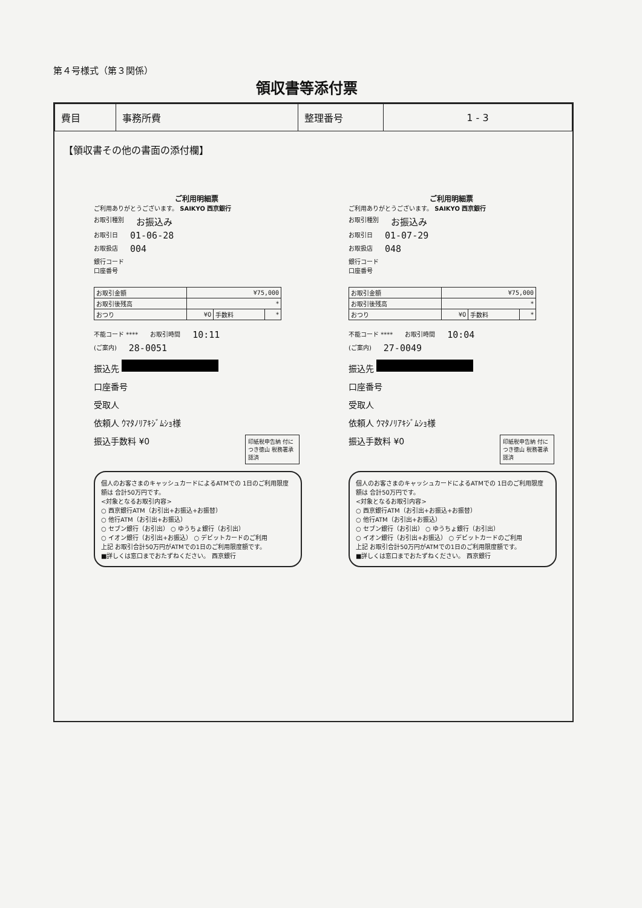第４号様式（第３関係）
領収書等添付票
| 費目 | 事務所費 | 整理番号 | 1 - 3 |
【領収書その他の書面の添付欄】
ご利用明細票
ご利用ありがとうございます。 SAIKYO 西京銀行
お取引種別 お振込み
お取引日 01-06-28
お取扱店 004
銀行コード
口座番号
| お取引金額 | ¥75,000 | | |
| お取引後残高 | * | | |
| おつり | ¥0 | 手数料 | * |
不能コード **** お取引時間 10:11
(ご案内) 28-0051
振込先
口座番号
受取人
依頼人 ｳﾏﾀﾉﾘｱｷｼﾞﾑｼｮ様
印紙税申告納 付につき徳山 税務署承認済
振込手数料 ¥0
個人のお客さまのキャッシュカードによるATMでの 1日のご利用限度額は 合計50万円です。
<対象となるお取引内容>
○ 西京銀行ATM（お引出+お振込+お振替）
○ 他行ATM（お引出+お振込）
○ セブン銀行（お引出） ○ ゆうちょ銀行（お引出）
○ イオン銀行（お引出+お振込） ○ デビットカードのご利用
上記 お取引合計50万円がATMでの1日のご利用限度額です。
■詳しくは窓口までおたずねください。 西京銀行
ご利用明細票
ご利用ありがとうございます。 SAIKYO 西京銀行
お取引種別 お振込み
お取引日 01-07-29
お取扱店 048
銀行コード
口座番号
| お取引金額 | ¥75,000 | | |
| お取引後残高 | * | | |
| おつり | ¥0 | 手数料 | * |
不能コード **** お取引時間 10:04
(ご案内) 27-0049
振込先
口座番号
受取人
依頼人 ｳﾏﾀﾉﾘｱｷｼﾞﾑｼｮ様
印紙税申告納 付につき徳山 税務署承認済
振込手数料 ¥0
個人のお客さまのキャッシュカードによるATMでの 1日のご利用限度額は 合計50万円です。
<対象となるお取引内容>
○ 西京銀行ATM（お引出+お振込+お振替）
○ 他行ATM（お引出+お振込）
○ セブン銀行（お引出） ○ ゆうちょ銀行（お引出）
○ イオン銀行（お引出+お振込） ○ デビットカードのご利用
上記 お取引合計50万円がATMでの1日のご利用限度額です。
■詳しくは窓口までおたずねください。 西京銀行